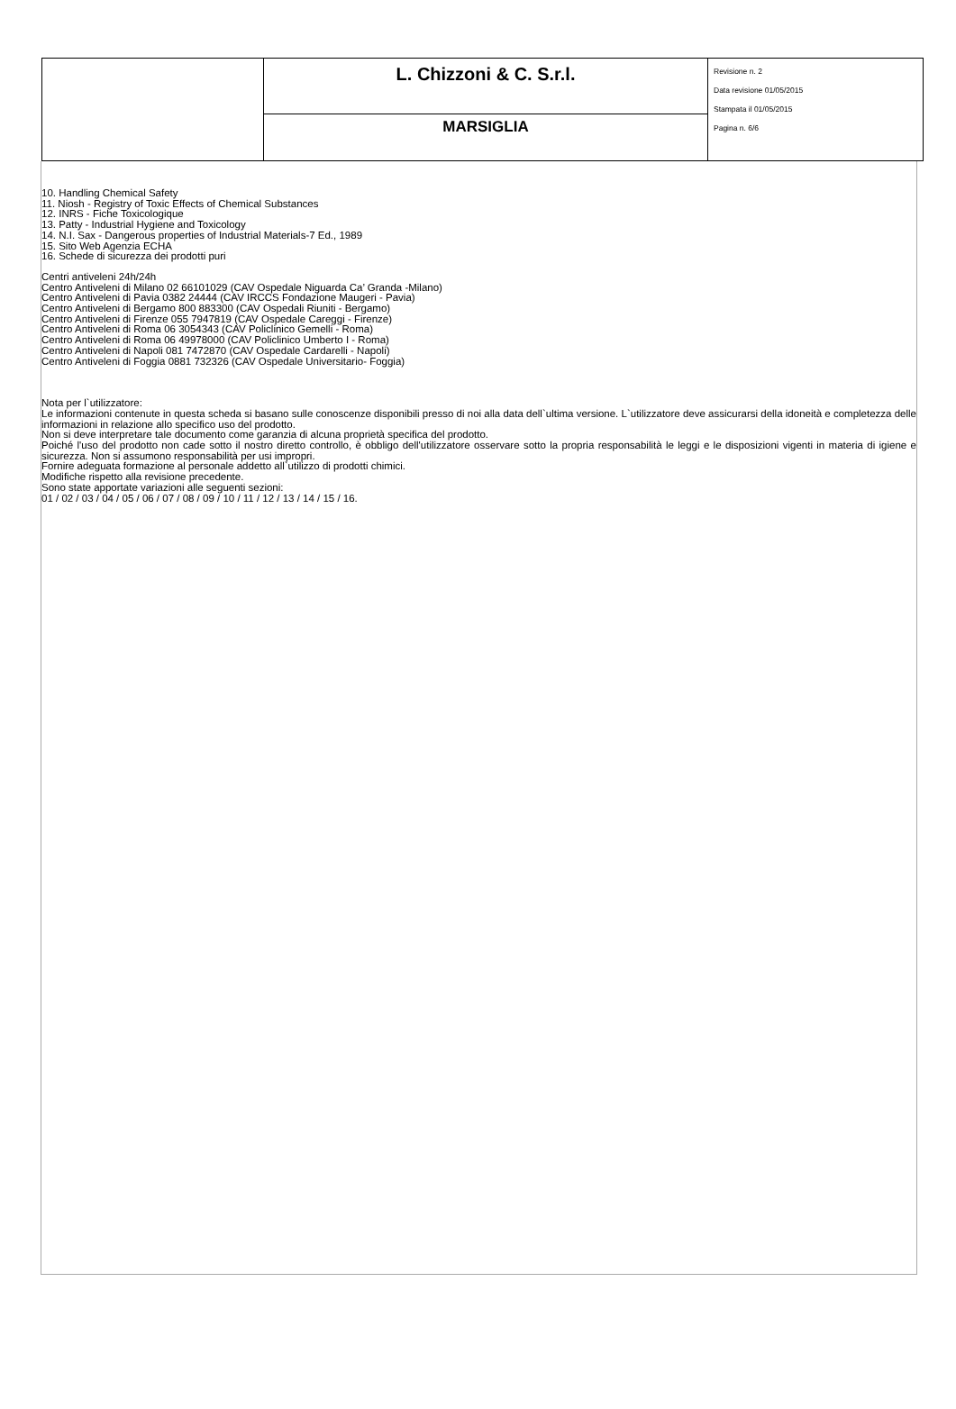| | L. Chizzoni & C. S.r.l. | Revisione n. 2 Data revisione 01/05/2015 Stampata il 01/05/2015 Pagina n. 6/6 |
| | MARSIGLIA | |
10. Handling Chemical Safety
11. Niosh - Registry of Toxic Effects of Chemical Substances
12. INRS - Fiche Toxicologique
13. Patty - Industrial Hygiene and Toxicology
14. N.I. Sax - Dangerous properties of Industrial Materials-7 Ed., 1989
15. Sito Web Agenzia ECHA
16. Schede di sicurezza dei prodotti puri
Centri antiveleni 24h/24h
Centro Antiveleni di Milano 02 66101029 (CAV Ospedale Niguarda Ca’ Granda -Milano)
Centro Antiveleni di Pavia 0382 24444 (CAV IRCCS Fondazione Maugeri - Pavia)
Centro Antiveleni di Bergamo 800 883300 (CAV Ospedali Riuniti - Bergamo)
Centro Antiveleni di Firenze 055 7947819 (CAV Ospedale Careggi - Firenze)
Centro Antiveleni di Roma 06 3054343 (CAV Policlinico Gemelli - Roma)
Centro Antiveleni di Roma 06 49978000 (CAV Policlinico Umberto I - Roma)
Centro Antiveleni di Napoli 081 7472870 (CAV Ospedale Cardarelli - Napoli)
Centro Antiveleni di Foggia 0881 732326 (CAV Ospedale Universitario- Foggia)
Nota per l`utilizzatore:
Le informazioni contenute in questa scheda si basano sulle conoscenze disponibili presso di noi alla data dell`ultima versione. L`utilizzatore deve assicurarsi della idoneità e completezza delle informazioni in relazione allo specifico uso del prodotto.
Non si deve interpretare tale documento come garanzia di alcuna proprietà specifica del prodotto.
Poiché l'uso del prodotto non cade sotto il nostro diretto controllo, è obbligo dell'utilizzatore osservare sotto la propria responsabilità le leggi e le disposizioni vigenti in materia di igiene e sicurezza. Non si assumono responsabilità per usi impropri.
Fornire adeguata formazione al personale addetto all`utilizzo di prodotti chimici.
Modifiche rispetto alla revisione precedente.
Sono state apportate variazioni alle seguenti sezioni:
01 / 02 / 03 / 04 / 05 / 06 / 07 / 08 / 09 / 10 / 11 / 12 / 13 / 14 / 15 / 16.